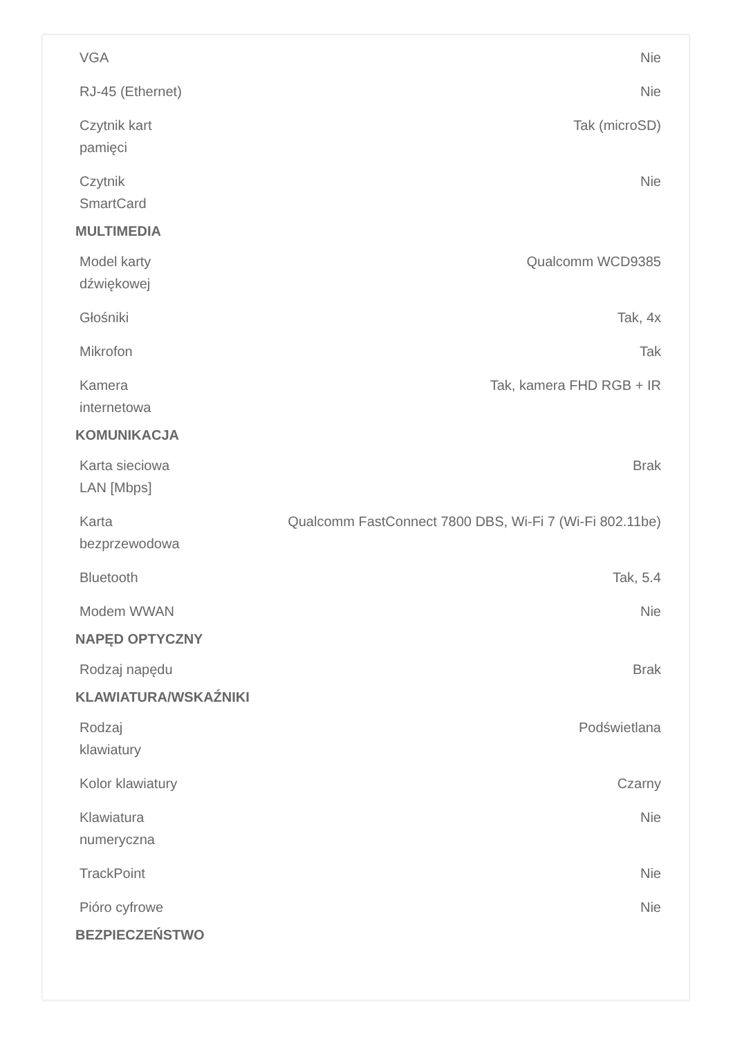| VGA | Nie |
| RJ-45 (Ethernet) | Nie |
| Czytnik kart pamięci | Tak (microSD) |
| Czytnik SmartCard | Nie |
| MULTIMEDIA | |
| Model karty dźwiękowej | Qualcomm WCD9385 |
| Głośniki | Tak, 4x |
| Mikrofon | Tak |
| Kamera internetowa | Tak, kamera FHD RGB + IR |
| KOMUNIKACJA | |
| Karta sieciowa LAN [Mbps] | Brak |
| Karta bezprzewodowa | Qualcomm FastConnect 7800 DBS, Wi-Fi 7 (Wi-Fi 802.11be) |
| Bluetooth | Tak, 5.4 |
| Modem WWAN | Nie |
| NAPĘD OPTYCZNY | |
| Rodzaj napędu | Brak |
| KLAWIATURA/WSKAŹNIKI | |
| Rodzaj klawiatury | Podświetlana |
| Kolor klawiatury | Czarny |
| Klawiatura numeryczna | Nie |
| TrackPoint | Nie |
| Pióro cyfrowe | Nie |
| BEZPIECZEŃSTWO | |